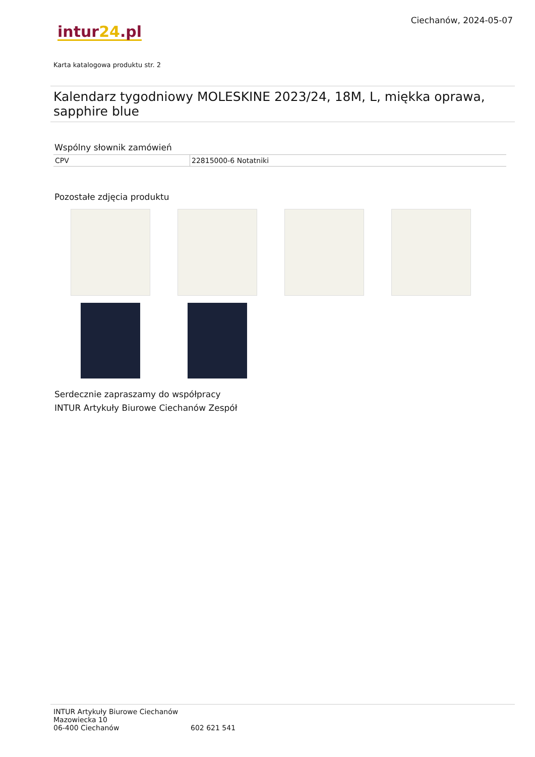intur24.pl
Ciechanów, 2024-05-07
Karta katalogowa produktu str. 2
Kalendarz tygodniowy MOLESKINE 2023/24, 18M, L, miękka oprawa, sapphire blue
Wspólny słownik zamówień
| CPV | 22815000-6 Notatniki |
Pozostałe zdjęcia produktu
Serdecznie zapraszamy do współpracy
INTUR Artykuły Biurowe Ciechanów Zespół
INTUR Artykuły Biurowe Ciechanów
Mazowiecka 10
06-400 Ciechanów
602 621 541